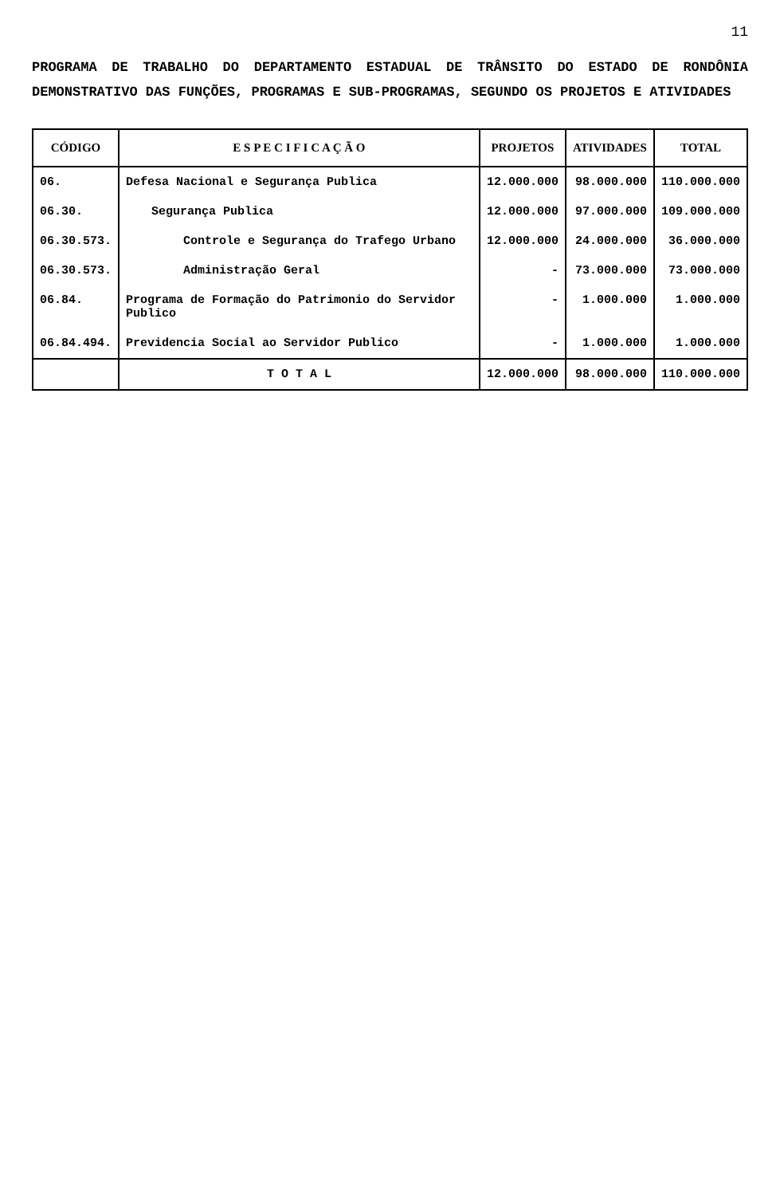11
PROGRAMA DE TRABALHO DO DEPARTAMENTO ESTADUAL DE TRÂNSITO DO ESTADO DE RONDÔNIA DEMONSTRATIVO DAS FUNÇÕES, PROGRAMAS E SUB-PROGRAMAS, SEGUNDO OS PROJETOS E ATIVIDADES
| CÓDIGO | E S P E C I F I C A Ç Ã O | PROJETOS | ATIVIDADES | TOTAL |
| --- | --- | --- | --- | --- |
| 06. | Defesa Nacional e Segurança Publica | 12.000.000 | 98.000.000 | 110.000.000 |
| 06.30. | Segurança Publica | 12.000.000 | 97.000.000 | 109.000.000 |
| 06.30.573. | Controle e Segurança do Trafego Urbano | 12.000.000 | 24.000.000 | 36.000.000 |
| 06.30.573. | Administração Geral | - | 73.000.000 | 73.000.000 |
| 06.84. | Programa de Formação do Patrimonio do Servidor Publico | - | 1.000.000 | 1.000.000 |
| 06.84.494. | Previdencia Social ao Servidor Publico | - | 1.000.000 | 1.000.000 |
| | T O T A L | 12.000.000 | 98.000.000 | 110.000.000 |